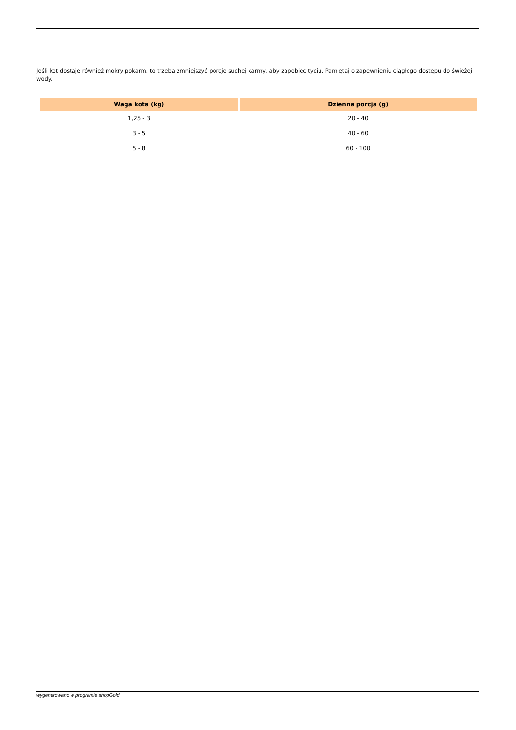Jeśli kot dostaje również mokry pokarm, to trzeba zmniejszyć porcje suchej karmy, aby zapobiec tyciu. Pamiętaj o zapewnieniu ciągłego dostępu do świeżej wody.
| Waga kota (kg) | Dzienna porcja (g) |
| --- | --- |
| 1,25 - 3 | 20 - 40 |
| 3 - 5 | 40 - 60 |
| 5 - 8 | 60 - 100 |
wygenerowano w programie shopGold